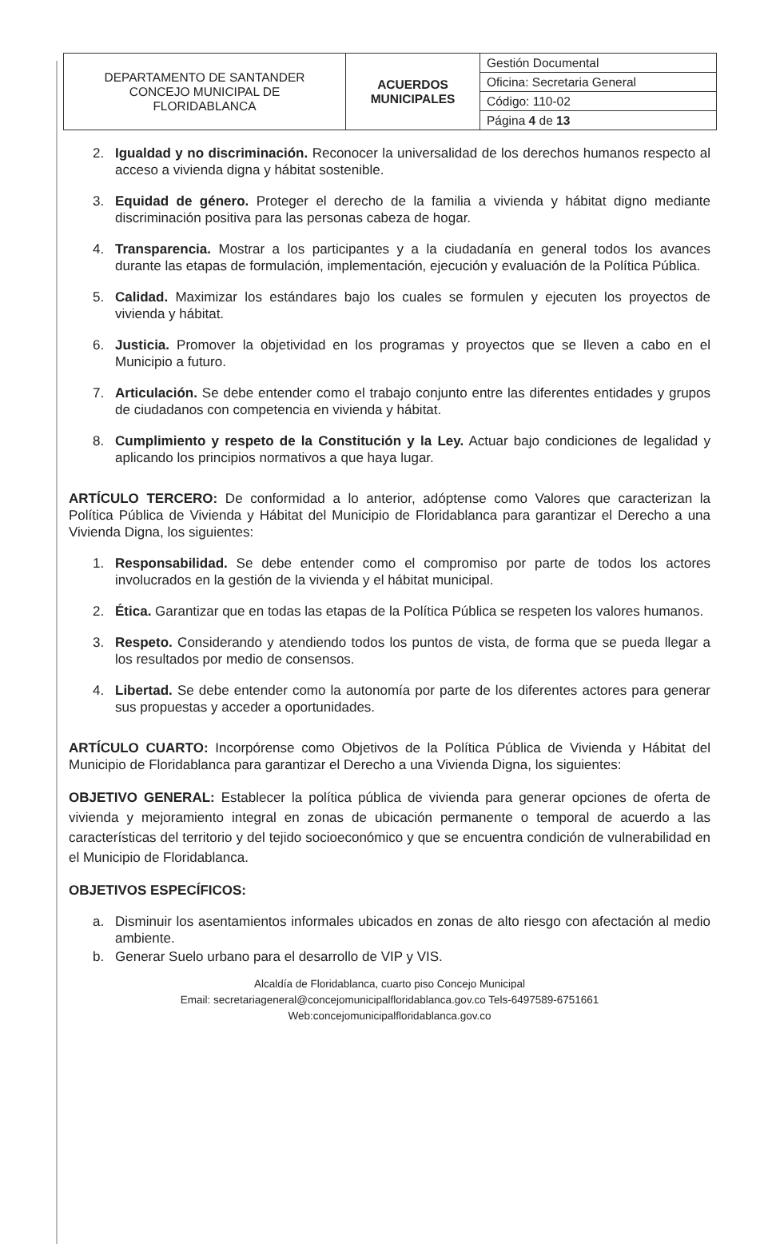| DEPARTAMENTO DE SANTANDER CONCEJO MUNICIPAL DE FLORIDABLANCA | ACUERDOS MUNICIPALES | Gestión Documental |
| | | Oficina: Secretaria General |
| | | Código: 110-02 |
| | | Página 4 de 13 |
2. Igualdad y no discriminación. Reconocer la universalidad de los derechos humanos respecto al acceso a vivienda digna y hábitat sostenible.
3. Equidad de género. Proteger el derecho de la familia a vivienda y hábitat digno mediante discriminación positiva para las personas cabeza de hogar.
4. Transparencia. Mostrar a los participantes y a la ciudadanía en general todos los avances durante las etapas de formulación, implementación, ejecución y evaluación de la Política Pública.
5. Calidad. Maximizar los estándares bajo los cuales se formulen y ejecuten los proyectos de vivienda y hábitat.
6. Justicia. Promover la objetividad en los programas y proyectos que se lleven a cabo en el Municipio a futuro.
7. Articulación. Se debe entender como el trabajo conjunto entre las diferentes entidades y grupos de ciudadanos con competencia en vivienda y hábitat.
8. Cumplimiento y respeto de la Constitución y la Ley. Actuar bajo condiciones de legalidad y aplicando los principios normativos a que haya lugar.
ARTÍCULO TERCERO: De conformidad a lo anterior, adóptense como Valores que caracterizan la Política Pública de Vivienda y Hábitat del Municipio de Floridablanca para garantizar el Derecho a una Vivienda Digna, los siguientes:
1. Responsabilidad. Se debe entender como el compromiso por parte de todos los actores involucrados en la gestión de la vivienda y el hábitat municipal.
2. Ética. Garantizar que en todas las etapas de la Política Pública se respeten los valores humanos.
3. Respeto. Considerando y atendiendo todos los puntos de vista, de forma que se pueda llegar a los resultados por medio de consensos.
4. Libertad. Se debe entender como la autonomía por parte de los diferentes actores para generar sus propuestas y acceder a oportunidades.
ARTÍCULO CUARTO: Incorpórense como Objetivos de la Política Pública de Vivienda y Hábitat del Municipio de Floridablanca para garantizar el Derecho a una Vivienda Digna, los siguientes:
OBJETIVO GENERAL: Establecer la política pública de vivienda para generar opciones de oferta de vivienda y mejoramiento integral en zonas de ubicación permanente o temporal de acuerdo a las características del territorio y del tejido socioeconómico y que se encuentra condición de vulnerabilidad en el Municipio de Floridablanca.
OBJETIVOS ESPECÍFICOS:
a. Disminuir los asentamientos informales ubicados en zonas de alto riesgo con afectación al medio ambiente.
b. Generar Suelo urbano para el desarrollo de VIP y VIS.
Alcaldía de Floridablanca, cuarto piso Concejo Municipal
Email: secretariageneral@concejomunicipalfloridablanca.gov.co Tels-6497589-6751661
Web:concejomunicipalfloridablanca.gov.co